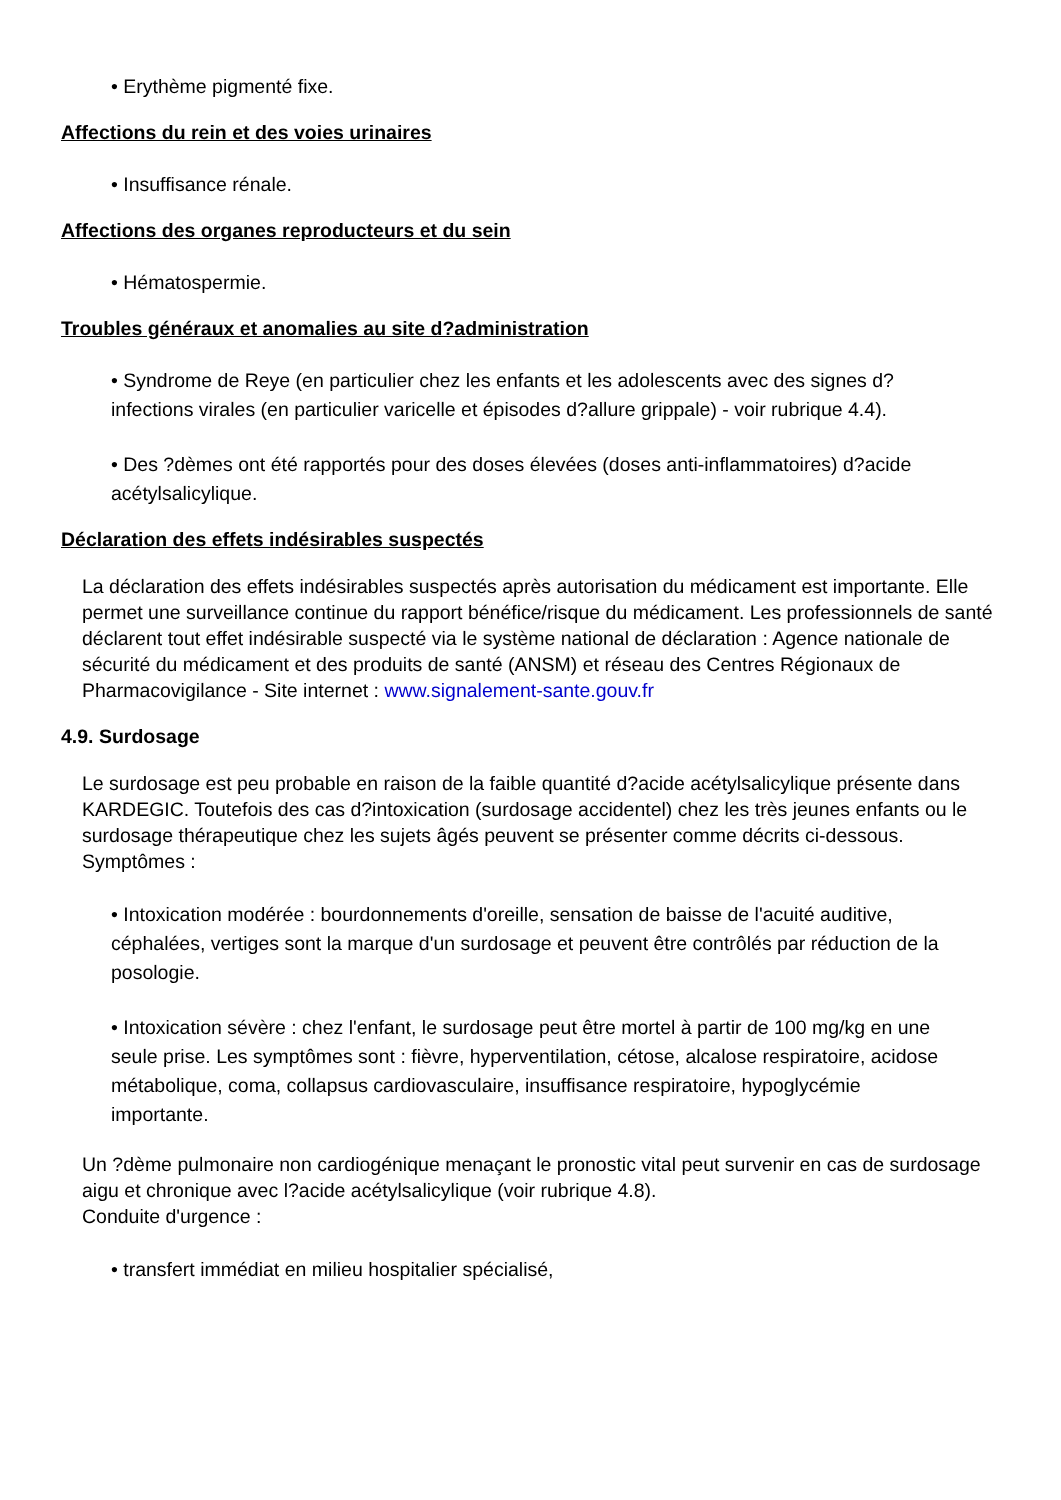• Erythème pigmenté fixe.
Affections du rein et des voies urinaires
• Insuffisance rénale.
Affections des organes reproducteurs et du sein
• Hématospermie.
Troubles généraux et anomalies au site d?administration
• Syndrome de Reye (en particulier chez les enfants et les adolescents avec des signes d?infections virales (en particulier varicelle et épisodes d?allure grippale) - voir rubrique 4.4).
• Des ?dèmes ont été rapportés pour des doses élevées (doses anti-inflammatoires) d?acide acétylsalicylique.
Déclaration des effets indésirables suspectés
La déclaration des effets indésirables suspectés après autorisation du médicament est importante. Elle permet une surveillance continue du rapport bénéfice/risque du médicament. Les professionnels de santé déclarent tout effet indésirable suspecté via le système national de déclaration : Agence nationale de sécurité du médicament et des produits de santé (ANSM) et réseau des Centres Régionaux de Pharmacovigilance - Site internet : www.signalement-sante.gouv.fr
4.9. Surdosage
Le surdosage est peu probable en raison de la faible quantité d?acide acétylsalicylique présente dans KARDEGIC. Toutefois des cas d?intoxication (surdosage accidentel) chez les très jeunes enfants ou le surdosage thérapeutique chez les sujets âgés peuvent se présenter comme décrits ci-dessous.
Symptômes :
• Intoxication modérée : bourdonnements d'oreille, sensation de baisse de l'acuité auditive, céphalées, vertiges sont la marque d'un surdosage et peuvent être contrôlés par réduction de la posologie.
• Intoxication sévère : chez l'enfant, le surdosage peut être mortel à partir de 100 mg/kg en une seule prise. Les symptômes sont : fièvre, hyperventilation, cétose, alcalose respiratoire, acidose métabolique, coma, collapsus cardiovasculaire, insuffisance respiratoire, hypoglycémie importante.
Un ?dème pulmonaire non cardiogénique menaçant le pronostic vital peut survenir en cas de surdosage aigu et chronique avec l?acide acétylsalicylique (voir rubrique 4.8).
Conduite d'urgence :
• transfert immédiat en milieu hospitalier spécialisé,